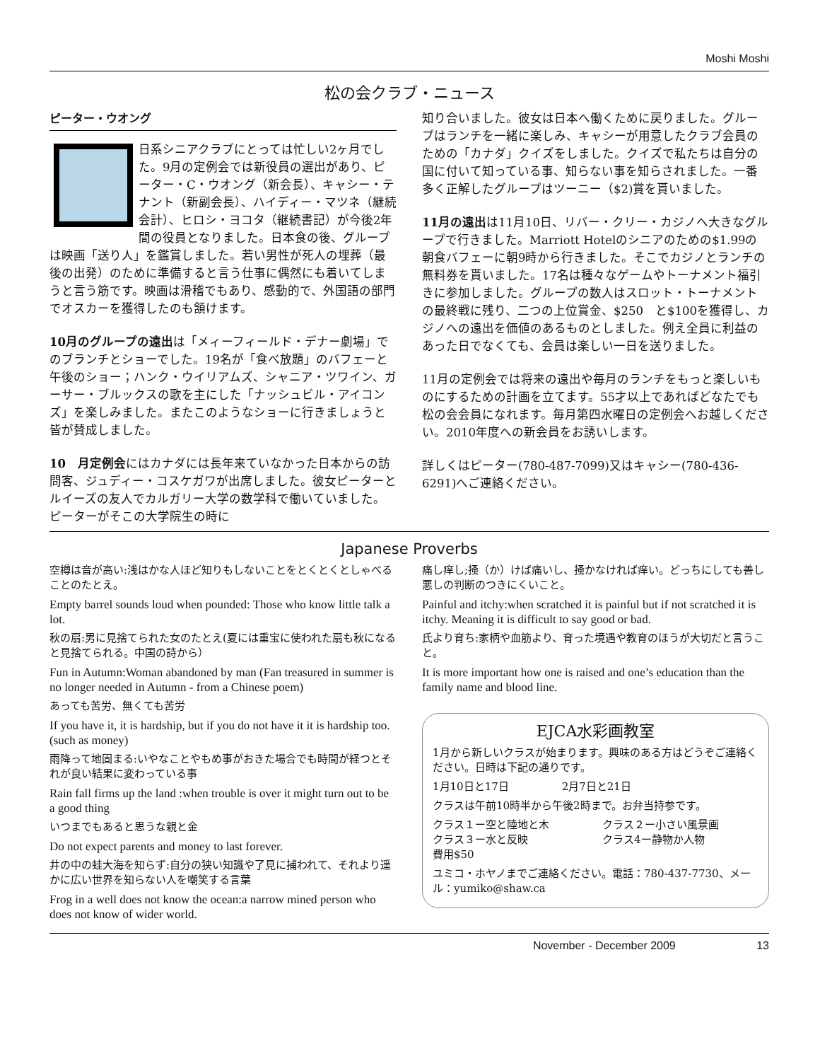Moshi Moshi
松の会クラブ・ニュース
ピーター・ウオング
日系シニアクラブにとっては忙しい2ヶ月でした。9月の定例会では新役員の選出があり、ピーター・C・ウオング（新会長）、キャシー・テナント（新副会長）、ハイディー・マツネ（継続会計）、ヒロシ・ヨコタ（継続書記）が今後2年間の役員となりました。日本食の後、グループは映画「送り人」を鑑賞しました。若い男性が死人の埋葬（最後の出発）のために準備すると言う仕事に偶然にも着いてしまうと言う筋です。映画は滑稽でもあり、感動的で、外国語の部門でオスカーを獲得したのも頷けます。
10月のグループの遠出は「メィーフィールド・デナー劇場」でのブランチとショーでした。19名が「食べ放題」のバフェーと午後のショー；ハンク・ウイリアムズ、シャニア・ツワイン、ガーサー・ブルックスの歌を主にした「ナッシュビル・アイコンズ」を楽しみました。またこのようなショーに行きましょうと皆が賛成しました。
10　月定例会にはカナダには長年来ていなかった日本からの訪問客、ジュディー・コスケガワが出席しました。彼女ピーターとルイーズの友人でカルガリー大学の数学科で働いていました。ピーターがそこの大学院生の時に
知り合いました。彼女は日本へ働くために戻りました。グループはランチを一緒に楽しみ、キャシーが用意したクラブ会員のための「カナダ」クイズをしました。クイズで私たちは自分の国に付いて知っている事、知らない事を知らされました。一番多く正解したグループはツーニー（$2)賞を貰いました。
11月の遠出は11月10日、リバー・クリー・カジノへ大きなグループで行きました。Marriott Hotelのシニアのための$1.99の朝食バフェーに朝9時から行きました。そこでカジノとランチの無料券を貰いました。17名は種々なゲームやトーナメント福引きに参加しました。グループの数人はスロット・トーナメントの最終戦に残り、二つの上位賞金、$250　と$100を獲得し、カジノへの遠出を価値のあるものとしました。例え全員に利益のあった日でなくても、会員は楽しい一日を送りました。
11月の定例会では将来の遠出や毎月のランチをもっと楽しいものにするための計画を立てます。55才以上であればどなたでも松の会会員になれます。毎月第四水曜日の定例会へお越しください。2010年度への新会員をお誘いします。
詳しくはピーター(780-487-7099)又はキャシー(780-436-6291)へご連絡ください。
Japanese Proverbs
空樽は音が高い:浅はかな人ほど知りもしないことをとくとくとしゃべることのたとえ。
Empty barrel sounds loud when pounded: Those who know little talk a lot.
秋の扇:男に見捨てられた女のたとえ(夏には重宝に使われた扇も秋になると見捨てられる。中国の詩から）
Fun in Autumn:Woman abandoned by man (Fan treasured in summer is no longer needed in Autumn - from a Chinese poem)
あっても苦労、無くても苦労
If you have it, it is hardship, but if you do not have it it is hardship too.(such as money)
雨降って地固まる:いやなことやもめ事がおきた場合でも時間が経つとそれが良い結果に変わっている事
Rain fall firms up the land :when trouble is over it might turn out to be a good thing
いつまでもあると思うな親と金
Do not expect parents and money to last forever.
井の中の蛙大海を知らず:自分の狭い知識や了見に捕われて、それより遥かに広い世界を知らない人を嘲笑する言葉
Frog in a well does not know the ocean:a narrow mined person who does not know of wider world.
痛し痒し;掻（か）けば痛いし、掻かなければ痒い。どっちにしても善し悪しの判断のつきにくいこと。
Painful and itchy:when scratched it is painful but if not scratched it is itchy. Meaning it is difficult to say good or bad.
氏より育ち:家柄や血筋より、育った境遇や教育のほうが大切だと言うこと。
It is more important how one is raised and one’s education than the family name and blood line.
EJCA水彩画教室
1月から新しいクラスが始まります。興味のある方はどうぞご連絡ください。日時は下記の通りです。
1月10日と17日　　　　　2月7日と21日
クラスは午前10時半から午後2時まで。お弁当持参です。
クラス１ー空と陸地と木　　　　　クラス２ー小さい風景画
クラス３ー水と反映　　　　　　　クラス4ー静物か人物
費用$50
ユミコ・ホヤノまでご連絡ください。電話：780-437-7730、メール：yumiko@shaw.ca
November - December 2009 13